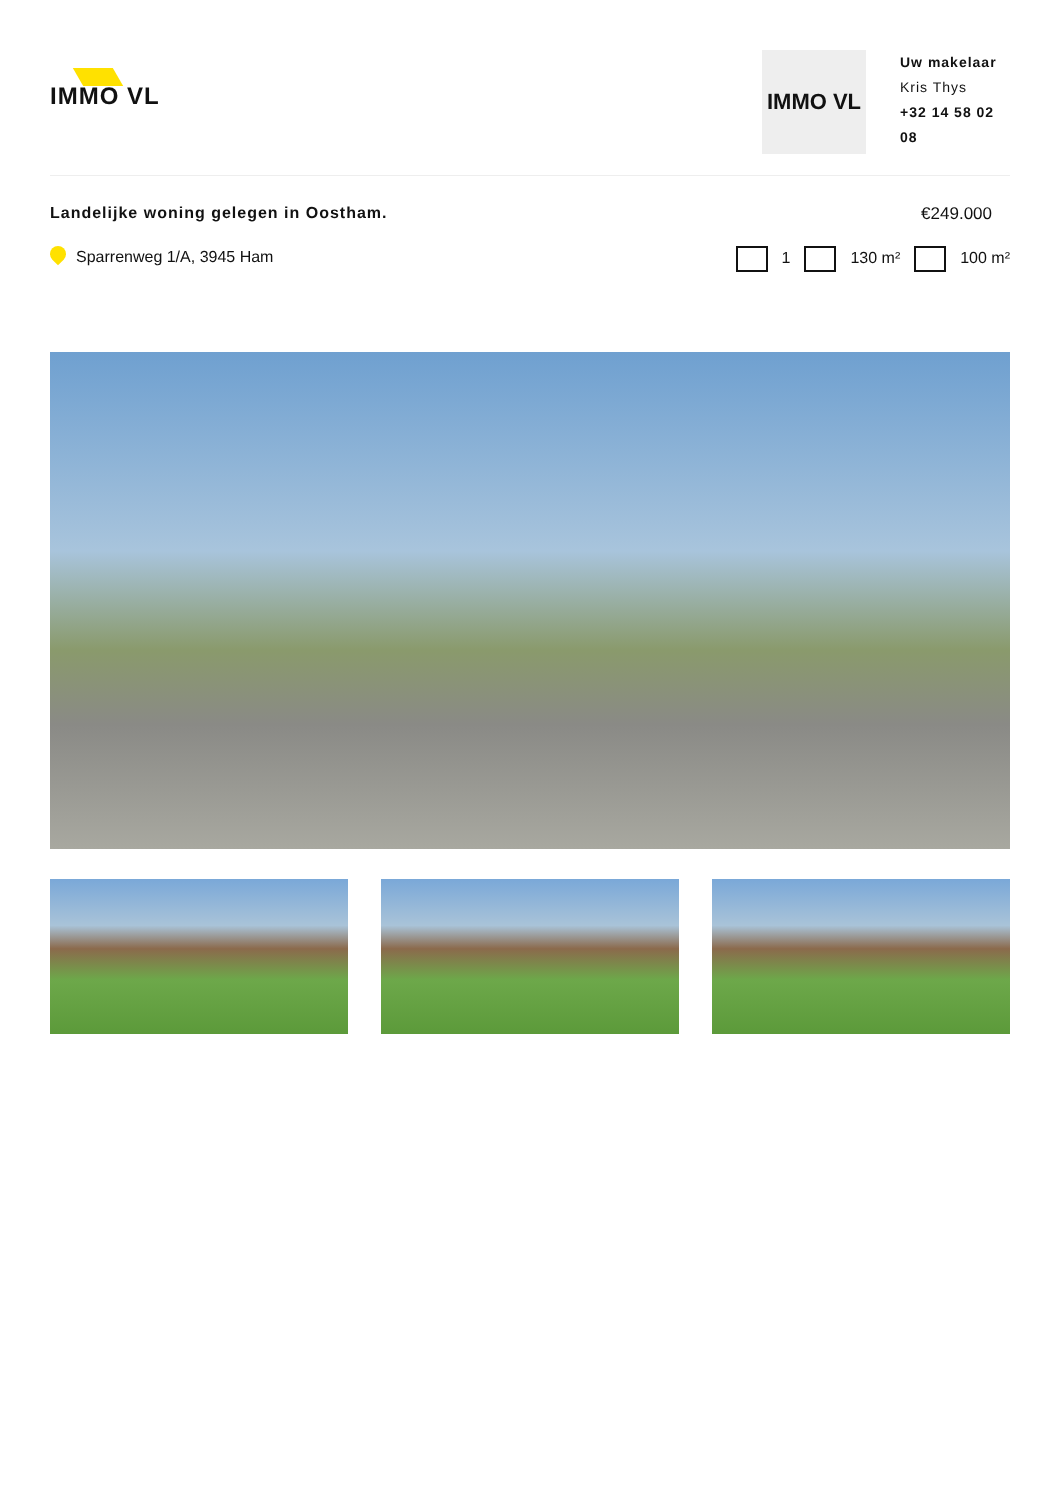IMMO VL
IMMO VL
Uw makelaar
Kris Thys
+32 14 58 02 08
Landelijke woning gelegen in Oostham.
€249.000
Sparrenweg 1/A, 3945 Ham 1 130 m² 100 m²